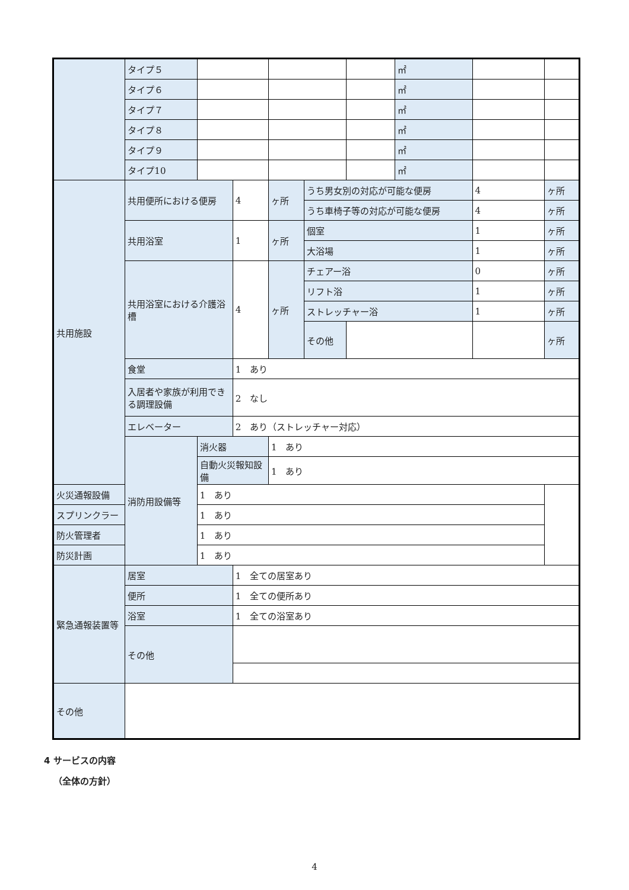| | タイプ５ | | | | | | ㎡ | | |
| | タイプ６ | | | | | | ㎡ | | |
| | タイプ７ | | | | | | ㎡ | | |
| | タイプ８ | | | | | | ㎡ | | |
| | タイプ９ | | | | | | ㎡ | | |
| | タイプ10 | | | | | | ㎡ | | |
| 共用施設 | 共用便所における便房 | | 4 | ヶ所 | うち男女別の対応が可能な便房 | | | 4 | ヶ所 |
| | | | | | うち車椅子等の対応が可能な便房 | | | 4 | ヶ所 |
| | 共用浴室 | | 1 | ヶ所 | 個室 | | | 1 | ヶ所 |
| | | | | | 大浴場 | | | 1 | ヶ所 |
| | 共用浴室における介護浴槽 | | 4 | ヶ所 | チェアー浴 | | | 0 | ヶ所 |
| | | | | | リフト浴 | | | 1 | ヶ所 |
| | | | | | ストレッチャー浴 | | | 1 | ヶ所 |
| | | | | | その他 | | | | ヶ所 |
| | 食堂 | | 1 あり | | | | | | |
| | 入居者や家族が利用できる調理設備 | | 2 なし | | | | | | |
| | エレベーター | | 2 あり（ストレッチャー対応） | | | | | | |
| | 消防用設備等 | 消火器 | | 1 あり | | | | | |
| | | 自動火災報知設備 | | 1 あり | | | | | |
| 火災通報設備 | | 1 あり | | | | | | | |
| スプリンクラー | | 1 あり | | | | | | | |
| 防火管理者 | | 1 あり | | | | | | | |
| 防災計画 | | 1 あり | | | | | | | |
| 緊急通報装置等 | 居室 | | 1 全ての居室あり | | | | | | |
| | 便所 | | 1 全ての便所あり | | | | | | |
| | 浴室 | | 1 全ての浴室あり | | | | | | |
| | その他 | | | | | | | | |
| その他 | | | | | | | | | |
4 サービスの内容
（全体の方針）
4